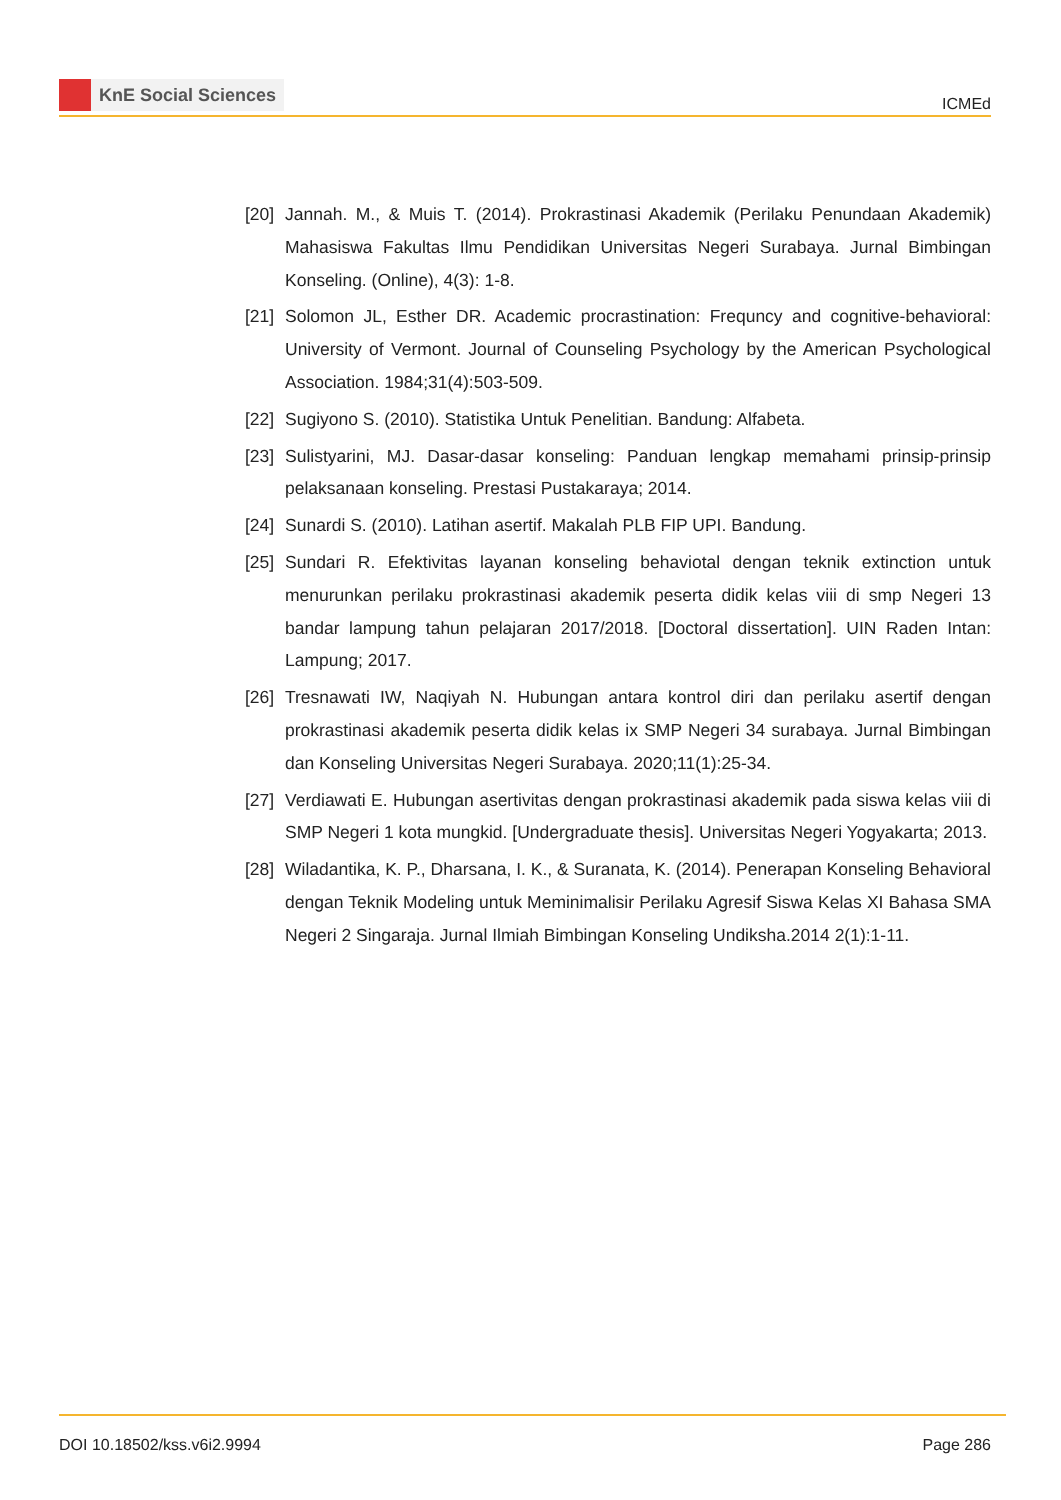KnE Social Sciences
ICMEd
[20]
Jannah. M., & Muis T. (2014). Prokrastinasi Akademik (Perilaku Penundaan Akademik) Mahasiswa Fakultas Ilmu Pendidikan Universitas Negeri Surabaya. Jurnal Bimbingan Konseling. (Online), 4(3): 1-8.
[21]
Solomon JL, Esther DR. Academic procrastination: Frequncy and cognitive-behavioral: University of Vermont. Journal of Counseling Psychology by the American Psychological Association. 1984;31(4):503-509.
[22]
Sugiyono S. (2010). Statistika Untuk Penelitian. Bandung: Alfabeta.
[23]
Sulistyarini, MJ. Dasar-dasar konseling: Panduan lengkap memahami prinsip-prinsip pelaksanaan konseling. Prestasi Pustakaraya; 2014.
[24]
Sunardi S. (2010). Latihan asertif. Makalah PLB FIP UPI. Bandung.
[25]
Sundari R. Efektivitas layanan konseling behaviotal dengan teknik extinction untuk menurunkan perilaku prokrastinasi akademik peserta didik kelas viii di smp Negeri 13 bandar lampung tahun pelajaran 2017/2018. [Doctoral dissertation]. UIN Raden Intan: Lampung; 2017.
[26]
Tresnawati IW, Naqiyah N. Hubungan antara kontrol diri dan perilaku asertif dengan prokrastinasi akademik peserta didik kelas ix SMP Negeri 34 surabaya. Jurnal Bimbingan dan Konseling Universitas Negeri Surabaya. 2020;11(1):25-34.
[27]
Verdiawati E. Hubungan asertivitas dengan prokrastinasi akademik pada siswa kelas viii di SMP Negeri 1 kota mungkid. [Undergraduate thesis]. Universitas Negeri Yogyakarta; 2013.
[28]
Wiladantika, K. P., Dharsana, I. K., & Suranata, K. (2014). Penerapan Konseling Behavioral dengan Teknik Modeling untuk Meminimalisir Perilaku Agresif Siswa Kelas XI Bahasa SMA Negeri 2 Singaraja. Jurnal Ilmiah Bimbingan Konseling Undiksha.2014 2(1):1-11.
DOI 10.18502/kss.v6i2.9994 Page 286